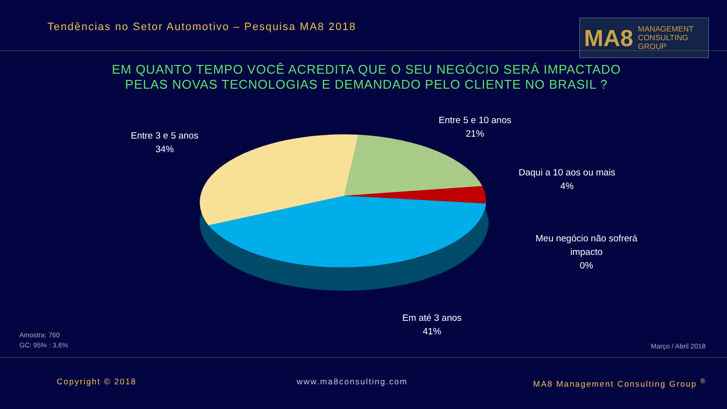Tendências no Setor Automotivo – Pesquisa MA8 2018
MA8 MANAGEMENT
CONSULTING GROUP
EM QUANTO TEMPO VOCÊ ACREDITA QUE O SEU NEGÓCIO SERÁ IMPACTADO
PELAS NOVAS TECNOLOGIAS E DEMANDADO PELO CLIENTE NO BRASIL ?
Entre 3 e 5 anos
34%
Entre 5 e 10 anos
21%
Daqui a 10 aos ou mais
4%
Meu negócio não sofrerá
impacto
0%
Em até 3 anos
41%
Amostra: 760
GC: 95% : 3,6%
Março / Abril 2018
Copyright © 2018 www.ma8consulting.com
MA8 Management Consulting Group <sup>®</sup>